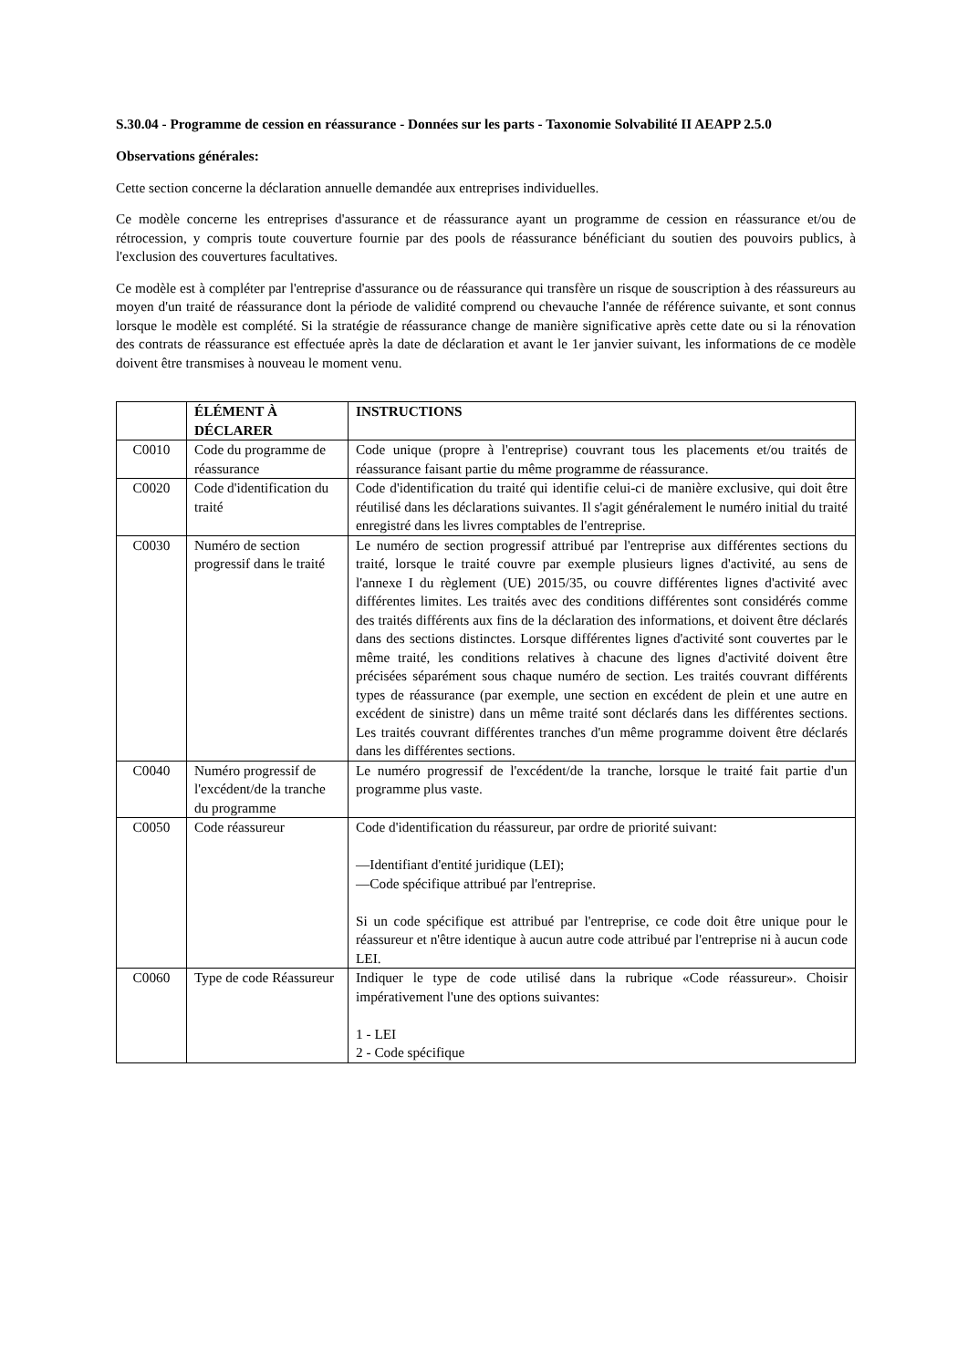S.30.04 - Programme de cession en réassurance - Données sur les parts - Taxonomie Solvabilité II AEAPP 2.5.0
Observations générales:
Cette section concerne la déclaration annuelle demandée aux entreprises individuelles.
Ce modèle concerne les entreprises d'assurance et de réassurance ayant un programme de cession en réassurance et/ou de rétrocession, y compris toute couverture fournie par des pools de réassurance bénéficiant du soutien des pouvoirs publics, à l'exclusion des couvertures facultatives.
Ce modèle est à compléter par l'entreprise d'assurance ou de réassurance qui transfère un risque de souscription à des réassureurs au moyen d'un traité de réassurance dont la période de validité comprend ou chevauche l'année de référence suivante, et sont connus lorsque le modèle est complété. Si la stratégie de réassurance change de manière significative après cette date ou si la rénovation des contrats de réassurance est effectuée après la date de déclaration et avant le 1er janvier suivant, les informations de ce modèle doivent être transmises à nouveau le moment venu.
| | ÉLÉMENT À DÉCLARER | INSTRUCTIONS |
| --- | --- | --- |
| C0010 | Code du programme de réassurance | Code unique (propre à l'entreprise) couvrant tous les placements et/ou traités de réassurance faisant partie du même programme de réassurance. |
| C0020 | Code d'identification du traité | Code d'identification du traité qui identifie celui-ci de manière exclusive, qui doit être réutilisé dans les déclarations suivantes. Il s'agit généralement le numéro initial du traité enregistré dans les livres comptables de l'entreprise. |
| C0030 | Numéro de section progressif dans le traité | Le numéro de section progressif attribué par l'entreprise aux différentes sections du traité, lorsque le traité couvre par exemple plusieurs lignes d'activité, au sens de l'annexe I du règlement (UE) 2015/35, ou couvre différentes lignes d'activité avec différentes limites. Les traités avec des conditions différentes sont considérés comme des traités différents aux fins de la déclaration des informations, et doivent être déclarés dans des sections distinctes. Lorsque différentes lignes d'activité sont couvertes par le même traité, les conditions relatives à chacune des lignes d'activité doivent être précisées séparément sous chaque numéro de section. Les traités couvrant différents types de réassurance (par exemple, une section en excédent de plein et une autre en excédent de sinistre) dans un même traité sont déclarés dans les différentes sections. Les traités couvrant différentes tranches d'un même programme doivent être déclarés dans les différentes sections. |
| C0040 | Numéro progressif de l'excédent/de la tranche du programme | Le numéro progressif de l'excédent/de la tranche, lorsque le traité fait partie d'un programme plus vaste. |
| C0050 | Code réassureur | Code d'identification du réassureur, par ordre de priorité suivant: —Identifiant d'entité juridique (LEI); —Code spécifique attribué par l'entreprise. Si un code spécifique est attribué par l'entreprise, ce code doit être unique pour le réassureur et n'être identique à aucun autre code attribué par l'entreprise ni à aucun code LEI. |
| C0060 | Type de code Réassureur | Indiquer le type de code utilisé dans la rubrique «Code réassureur». Choisir impérativement l'une des options suivantes: 1 - LEI 2 - Code spécifique |